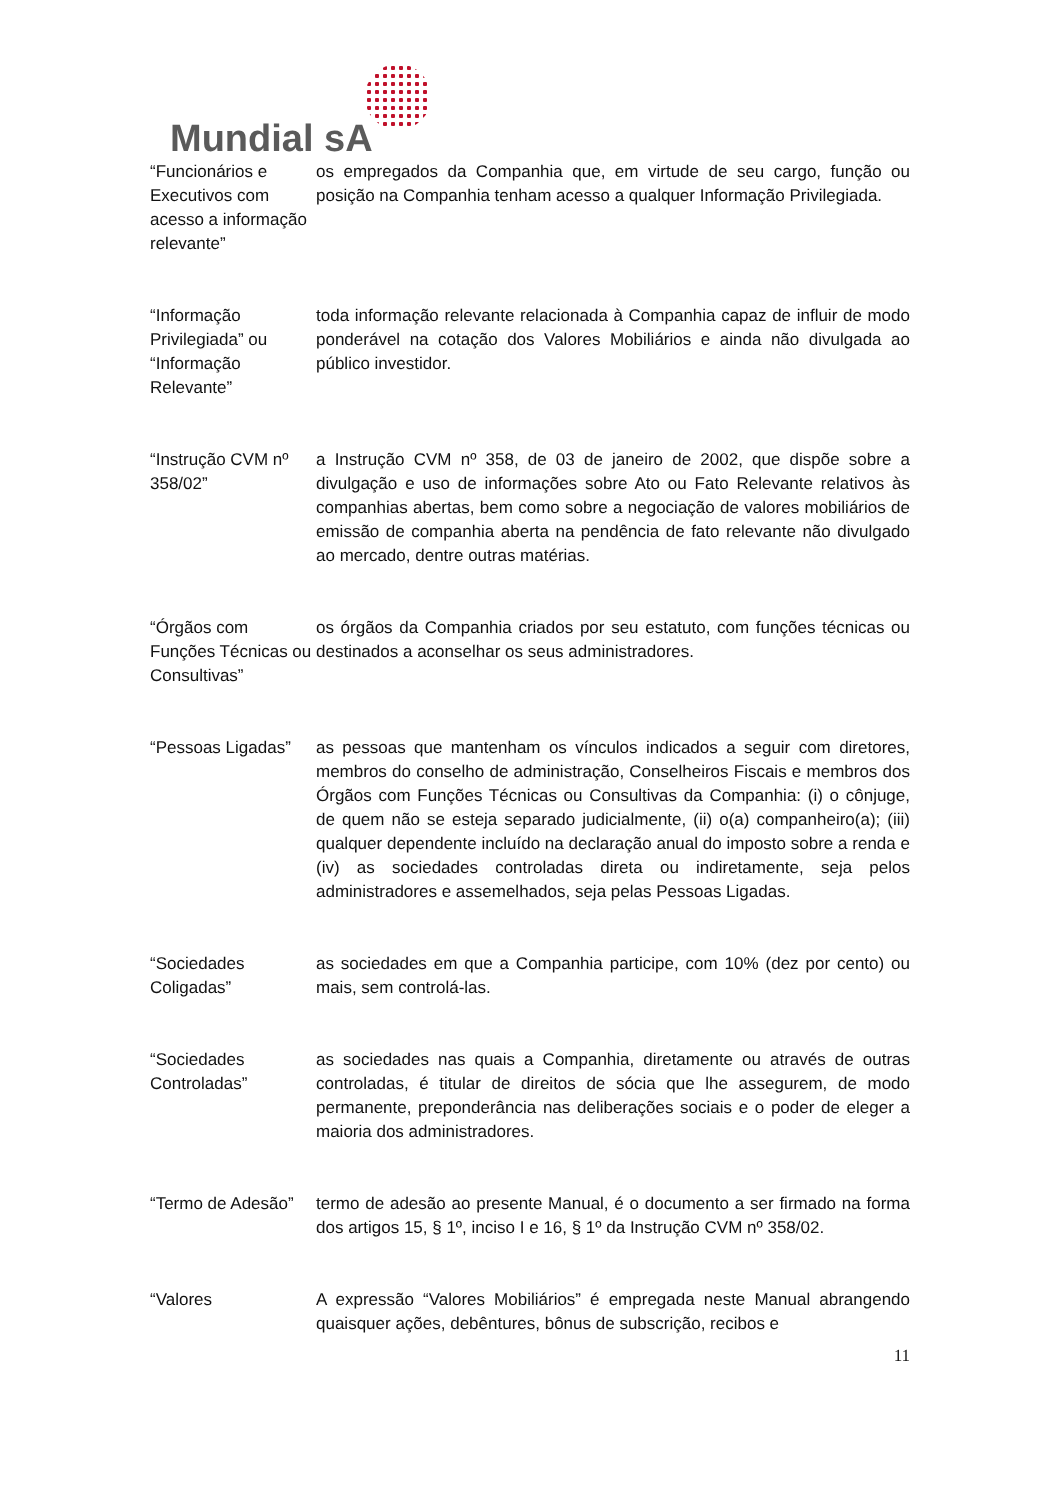Mundial sA
| “Funcionários e Executivos com acesso a informação relevante” | os empregados da Companhia que, em virtude de seu cargo, função ou posição na Companhia tenham acesso a qualquer Informação Privilegiada. |
| “Informação Privilegiada” ou “Informação Relevante” | toda informação relevante relacionada à Companhia capaz de influir de modo ponderável na cotação dos Valores Mobiliários e ainda não divulgada ao público investidor. |
| “Instrução CVM nº 358/02” | a Instrução CVM nº 358, de 03 de janeiro de 2002, que dispõe sobre a divulgação e uso de informações sobre Ato ou Fato Relevante relativos às companhias abertas, bem como sobre a negociação de valores mobiliários de emissão de companhia aberta na pendência de fato relevante não divulgado ao mercado, dentre outras matérias. |
| “Órgãos com Funções Técnicas ou Consultivas” | os órgãos da Companhia criados por seu estatuto, com funções técnicas ou destinados a aconselhar os seus administradores. |
| “Pessoas Ligadas” | as pessoas que mantenham os vínculos indicados a seguir com diretores, membros do conselho de administração, Conselheiros Fiscais e membros dos Órgãos com Funções Técnicas ou Consultivas da Companhia: (i) o cônjuge, de quem não se esteja separado judicialmente, (ii) o(a) companheiro(a); (iii) qualquer dependente incluído na declaração anual do imposto sobre a renda e (iv) as sociedades controladas direta ou indiretamente, seja pelos administradores e assemelhados, seja pelas Pessoas Ligadas. |
| “Sociedades Coligadas” | as sociedades em que a Companhia participe, com 10% (dez por cento) ou mais, sem controlá-las. |
| “Sociedades Controladas” | as sociedades nas quais a Companhia, diretamente ou através de outras controladas, é titular de direitos de sócia que lhe assegurem, de modo permanente, preponderância nas deliberações sociais e o poder de eleger a maioria dos administradores. |
| “Termo de Adesão” | termo de adesão ao presente Manual, é o documento a ser firmado na forma dos artigos 15, § 1º, inciso I e 16, § 1º da Instrução CVM nº 358/02. |
| “Valores | A expressão “Valores Mobiliários” é empregada neste Manual abrangendo quaisquer ações, debêntures, bônus de subscrição, recibos e |
11